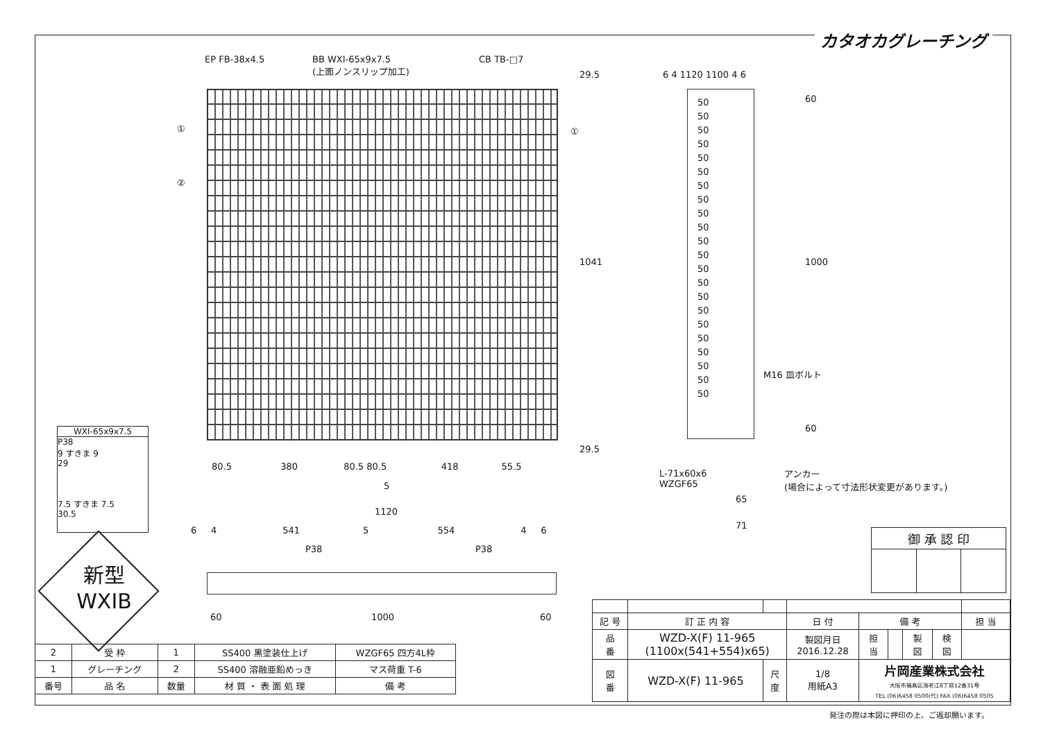カタオカグレーチング
EP FB-38x4.5
BB WXI-65x9x7.5
(上面ノンスリップ加工)
CB TB-□7
① ①
②
29.5
1041
29.5
80.5 380 80.5 80.5 418 55.5
5
6 4 1120 1100 4 6
50 50 50 50 50 50 50 50 50 50 50 50 50 50 50 50 50 50 50 50 50 50
60
1000
60
M16 皿ボルト
L-71x60x6
WZGF65
アンカー
(場合によって寸法形状変更があります。)
65
71
WXI-65x9x7.5
P38
9 すきま 9
29
7.5 すきま 7.5
30.5
1120
6 4 541 5 554 4 6
P38 P38
60 1000 60
新型
WXIB
| 御 承 認 印 | | |
| 2 | 受 枠 | 1 | SS400 黒塗装仕上げ | WZGF65 四方4L枠 |
| 1 | グレーチング | 2 | SS400 溶融亜鉛めっき | マス荷重 T-6 |
| 番号 | 品 名 | 数量 | 材 質 ・ 表 面 処 理 | 備 考 |
| 記 号 | 訂 正 内 容 | | 日 付 | 備 考 | | | | | 担 当 |
| 品 番 | WZD-X(F) 11-965 (1100x(541+554)x65) | | 製図月日 2016.12.28 | 担 当 | | 製 図 | 検 図 | | |
| 図 番 | WZD-X(F) 11-965 | 尺 度 | 1/8 用紙A3 | 片岡産業株式会社 大阪市福島区海老江8丁目12番31号 TEL (06)6458 0500(代) FAX (06)6458 0505 | | | | | |
発注の際は本図に押印の上、ご返却願います。